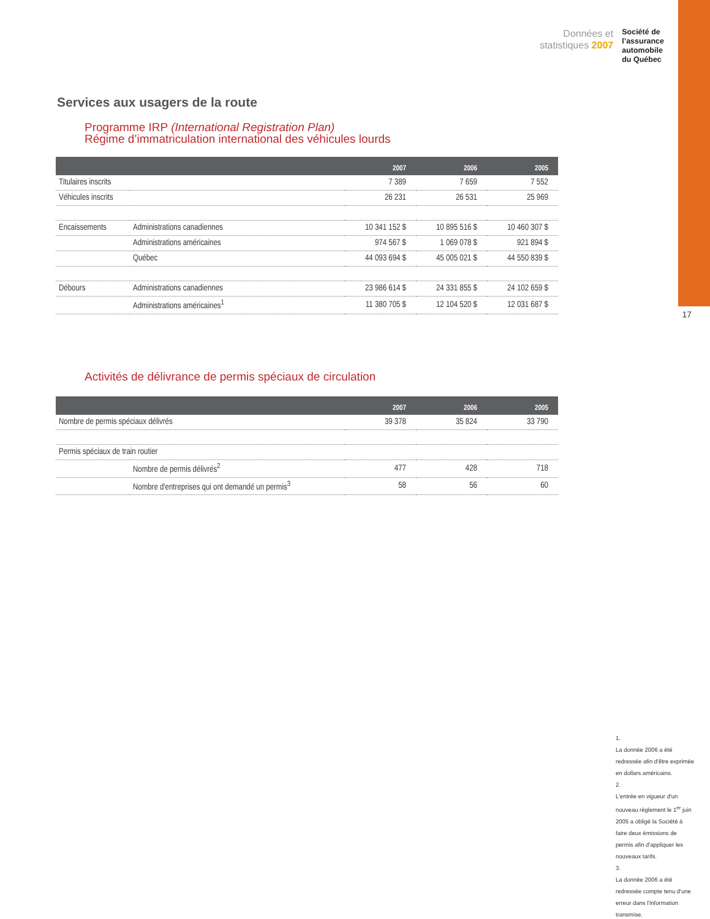Données et
statistiques 2007
Société de
l’assurance
automobile
du Québec
Services aux usagers de la route
Programme IRP (International Registration Plan)
Régime d’immatriculation international des véhicules lourds
| | | 2007 | 2006 | 2005 |
| --- | --- | --- | --- | --- |
| Titulaires inscrits | | 7 389 | 7 659 | 7 552 |
| Véhicules inscrits | | 26 231 | 26 531 | 25 969 |
| Encaissements | Administrations canadiennes | 10 341 152 $ | 10 895 516 $ | 10 460 307 $ |
| | Administrations américaines | 974 567 $ | 1 069 078 $ | 921 894 $ |
| | Québec | 44 093 694 $ | 45 005 021 $ | 44 550 839 $ |
| Débours | Administrations canadiennes | 23 986 614 $ | 24 331 855 $ | 24 102 659 $ |
| | Administrations américaines<sup>1</sup> | 11 380 705 $ | 12 104 520 $ | 12 031 687 $ |
17
Activités de délivrance de permis spéciaux de circulation
| | | 2007 | 2006 | 2005 |
| --- | --- | --- | --- | --- |
| Nombre de permis spéciaux délivrés | | 39 378 | 35 824 | 33 790 |
| Permis spéciaux de train routier | | | | |
| | Nombre de permis délivrés<sup>2</sup> | 477 | 428 | 718 |
| | Nombre d'entreprises qui ont demandé un permis<sup>3</sup> | 58 | 56 | 60 |
1.
La donnée 2006 a été redressée afin d'être exprimée en dollars américains.
2.
L'entrée en vigueur d'un nouveau règlement le 1<sup>er</sup> juin 2005 a obligé la Société à faire deux émissions de permis afin d'appliquer les nouveaux tarifs.
3.
La donnée 2006 a été redressée compte tenu d'une erreur dans l'information transmise.